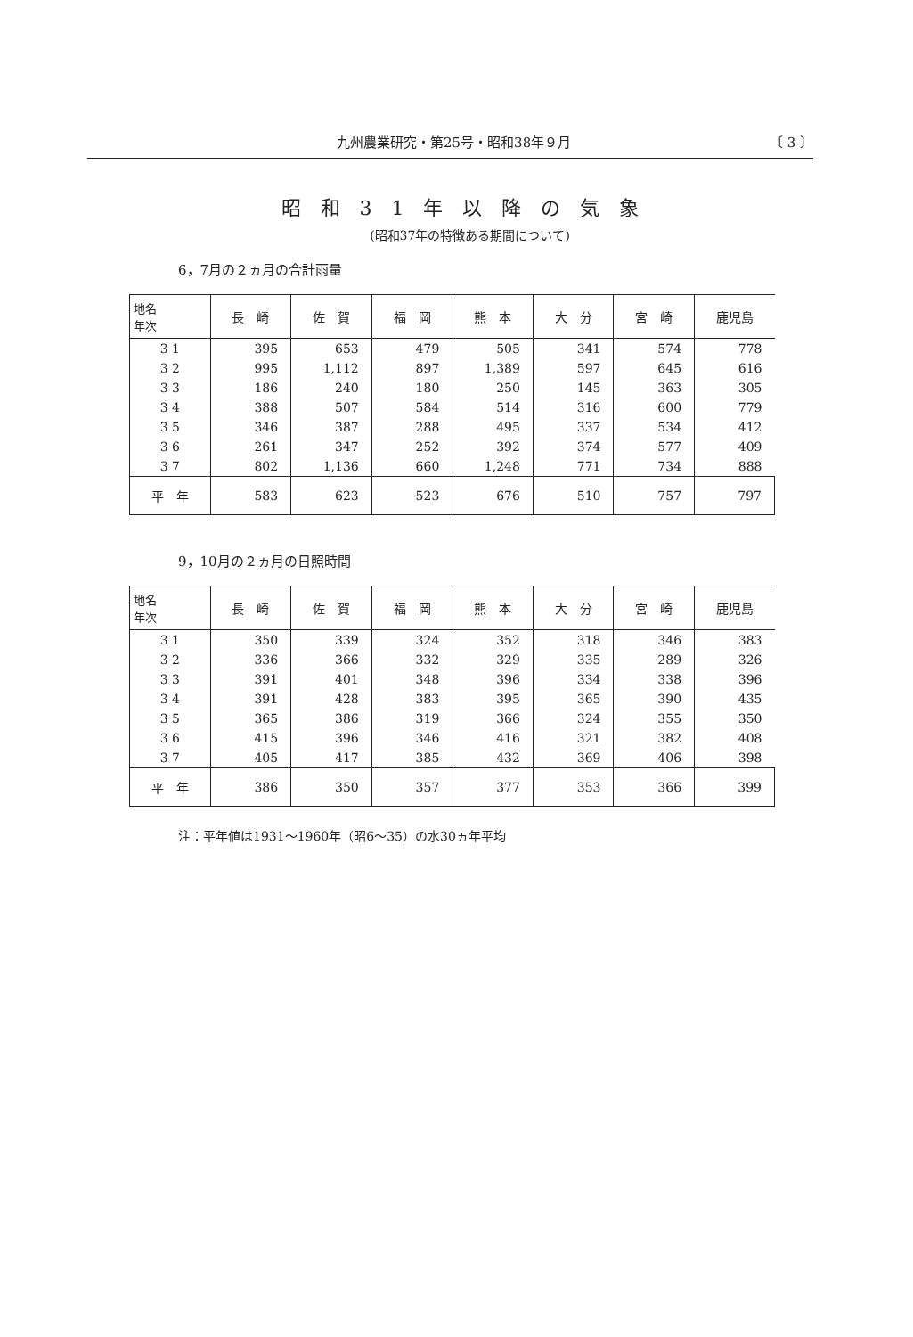九州農業研究・第25号・昭和38年９月 〔 3 〕
昭和31年以降の気象
(昭和37年の特徴ある期間について)
6，7月の２ヵ月の合計雨量
| 地名 年次 | 長 崎 | 佐 賀 | 福 岡 | 熊 本 | 大 分 | 宮 崎 | 鹿児島 |
| --- | --- | --- | --- | --- | --- | --- | --- |
| 3 1 | 395 | 653 | 479 | 505 | 341 | 574 | 778 |
| 3 2 | 995 | 1,112 | 897 | 1,389 | 597 | 645 | 616 |
| 3 3 | 186 | 240 | 180 | 250 | 145 | 363 | 305 |
| 3 4 | 388 | 507 | 584 | 514 | 316 | 600 | 779 |
| 3 5 | 346 | 387 | 288 | 495 | 337 | 534 | 412 |
| 3 6 | 261 | 347 | 252 | 392 | 374 | 577 | 409 |
| 3 7 | 802 | 1,136 | 660 | 1,248 | 771 | 734 | 888 |
| 平 年 | 583 | 623 | 523 | 676 | 510 | 757 | 797 |
9，10月の２ヵ月の日照時間
| 地名 年次 | 長 崎 | 佐 賀 | 福 岡 | 熊 本 | 大 分 | 宮 崎 | 鹿児島 |
| --- | --- | --- | --- | --- | --- | --- | --- |
| 3 1 | 350 | 339 | 324 | 352 | 318 | 346 | 383 |
| 3 2 | 336 | 366 | 332 | 329 | 335 | 289 | 326 |
| 3 3 | 391 | 401 | 348 | 396 | 334 | 338 | 396 |
| 3 4 | 391 | 428 | 383 | 395 | 365 | 390 | 435 |
| 3 5 | 365 | 386 | 319 | 366 | 324 | 355 | 350 |
| 3 6 | 415 | 396 | 346 | 416 | 321 | 382 | 408 |
| 3 7 | 405 | 417 | 385 | 432 | 369 | 406 | 398 |
| 平 年 | 386 | 350 | 357 | 377 | 353 | 366 | 399 |
注：平年値は1931〜1960年（昭6〜35）の水30ヵ年平均